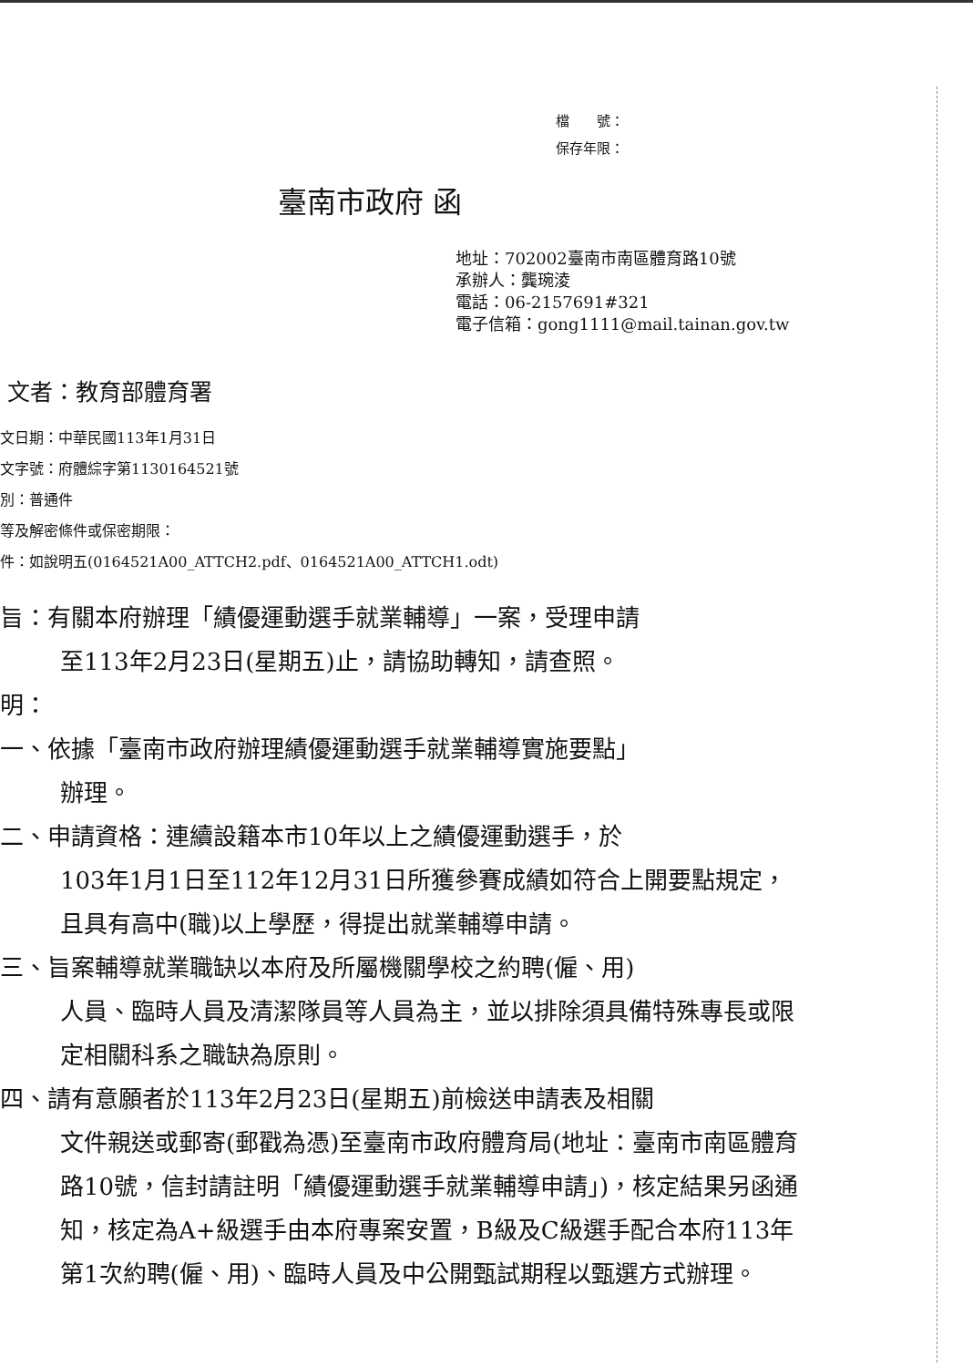檔　　號：
保存年限：
臺南市政府 函
地址：702002臺南市南區體育路10號
承辦人：龔琬淩
電話：06-2157691#321
電子信箱：gong1111@mail.tainan.gov.tw
文者：教育部體育署
文日期：中華民國113年1月31日
文字號：府體綜字第1130164521號
別：普通件
等及解密條件或保密期限：
件：如說明五(0164521A00_ATTCH2.pdf、0164521A00_ATTCH1.odt)
旨：有關本府辦理「績優運動選手就業輔導」一案，受理申請
至113年2月23日(星期五)止，請協助轉知，請查照。
明：
一、依據「臺南市政府辦理績優運動選手就業輔導實施要點」
辦理。
二、申請資格：連續設籍本市10年以上之績優運動選手，於
103年1月1日至112年12月31日所獲參賽成績如符合上開要點規定，且具有高中(職)以上學歷，得提出就業輔導申請。
三、旨案輔導就業職缺以本府及所屬機關學校之約聘(僱、用)
人員、臨時人員及清潔隊員等人員為主，並以排除須具備特殊專長或限定相關科系之職缺為原則。
四、請有意願者於113年2月23日(星期五)前檢送申請表及相關
文件親送或郵寄(郵戳為憑)至臺南市政府體育局(地址：臺南市南區體育路10號，信封請註明「績優運動選手就業輔導申請」)，核定結果另函通知，核定為A+級選手由本府專案安置，B級及C級選手配合本府113年第1次約聘(僱、用)、臨時人員及中公開甄試期程以甄選方式辦理。